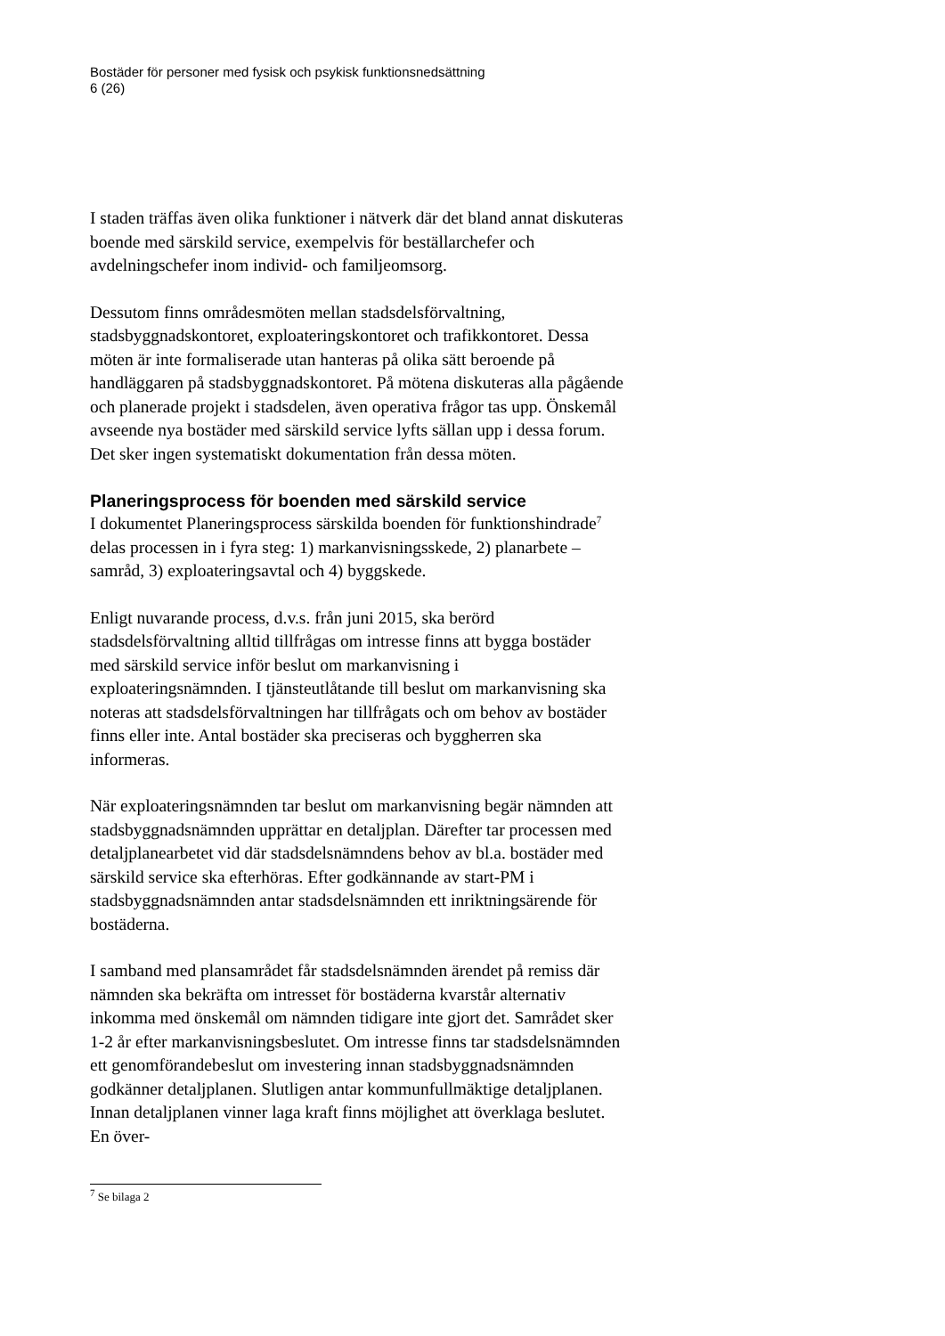Bostäder för personer med fysisk och psykisk funktionsnedsättning
6 (26)
I staden träffas även olika funktioner i nätverk där det bland annat diskuteras boende med särskild service, exempelvis för beställarchefer och avdelningschefer inom individ- och familjeomsorg.
Dessutom finns områdesmöten mellan stadsdelsförvaltning, stadsbyggnadskontoret, exploateringskontoret och trafikkontoret. Dessa möten är inte formaliserade utan hanteras på olika sätt beroende på handläggaren på stadsbyggnadskontoret. På mötena diskuteras alla pågående och planerade projekt i stadsdelen, även operativa frågor tas upp. Önskemål avseende nya bostäder med särskild service lyfts sällan upp i dessa forum. Det sker ingen systematiskt dokumentation från dessa möten.
Planeringsprocess för boenden med särskild service
I dokumentet Planeringsprocess särskilda boenden för funktionshindrade<sup>7</sup> delas processen in i fyra steg: 1) markanvisningsskede, 2) planarbete – samråd, 3) exploateringsavtal och 4) byggskede.
Enligt nuvarande process, d.v.s. från juni 2015, ska berörd stadsdelsförvaltning alltid tillfrågas om intresse finns att bygga bostäder med särskild service inför beslut om markanvisning i exploateringsnämnden. I tjänsteutlåtande till beslut om markanvisning ska noteras att stadsdelsförvaltningen har tillfrågats och om behov av bostäder finns eller inte. Antal bostäder ska preciseras och byggherren ska informeras.
När exploateringsnämnden tar beslut om markanvisning begär nämnden att stadsbyggnadsnämnden upprättar en detaljplan. Därefter tar processen med detaljplanearbetet vid där stadsdelsnämndens behov av bl.a. bostäder med särskild service ska efterhöras. Efter godkännande av start-PM i stadsbyggnadsnämnden antar stadsdelsnämnden ett inriktningsärende för bostäderna.
I samband med plansamrådet får stadsdelsnämnden ärendet på remiss där nämnden ska bekräfta om intresset för bostäderna kvarstår alternativ inkomma med önskemål om nämnden tidigare inte gjort det. Samrådet sker 1-2 år efter markanvisningsbeslutet. Om intresse finns tar stadsdelsnämnden ett genomförandebeslut om investering innan stadsbyggnadsnämnden godkänner detaljplanen. Slutligen antar kommunfullmäktige detaljplanen. Innan detaljplanen vinner laga kraft finns möjlighet att överklaga beslutet. En över-
<sup>7</sup> Se bilaga 2